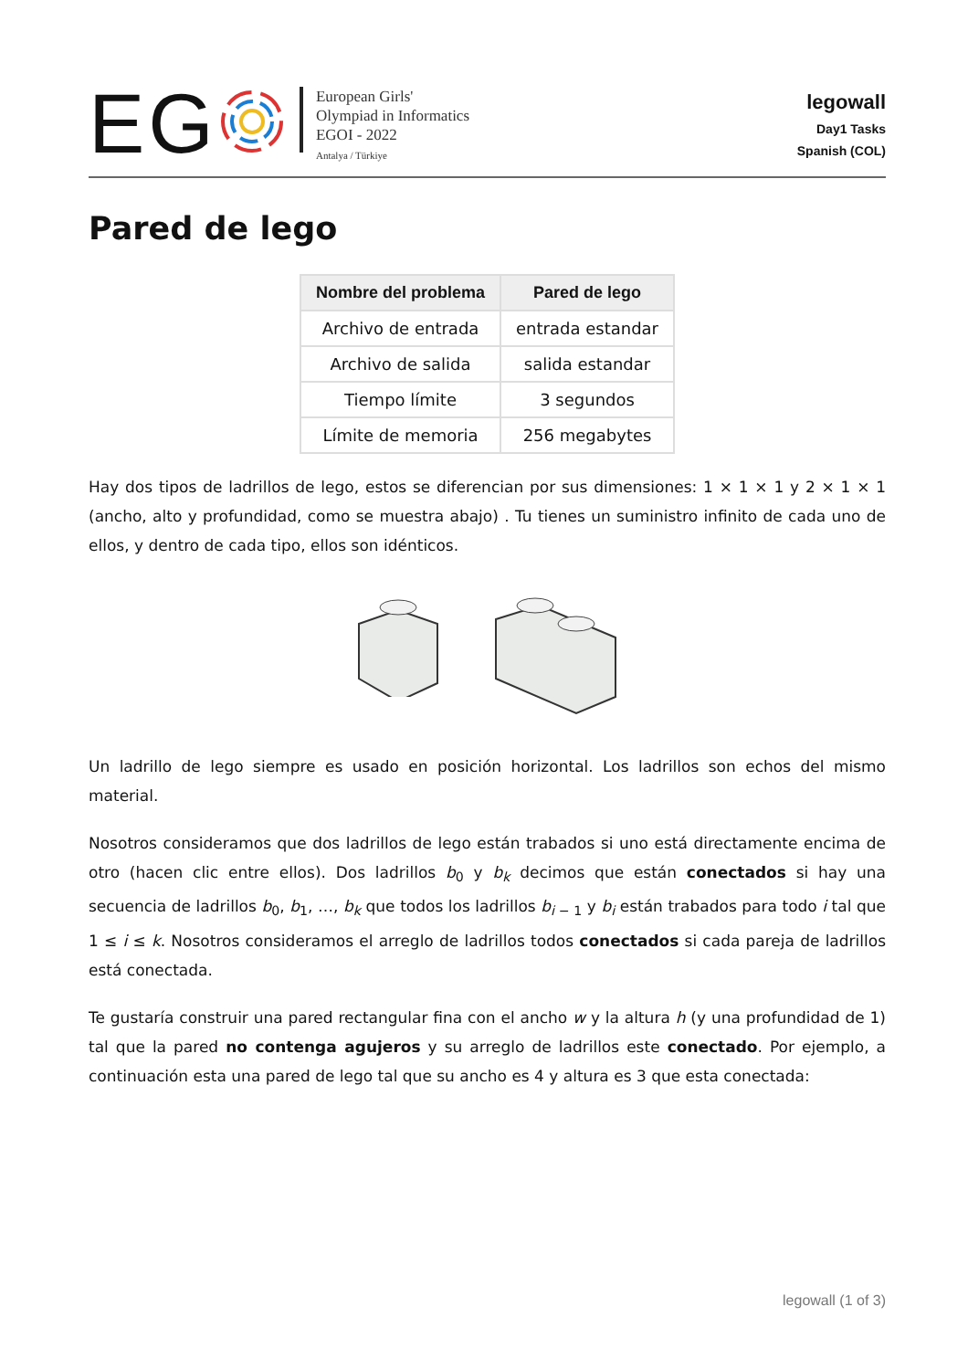EG
European Girls'
Olympiad in Informatics
EGOI - 2022
Antalya / Türkiye
legowall
Day1 Tasks
Spanish (COL)
Pared de lego
| Nombre del problema | Pared de lego |
| --- | --- |
| Archivo de entrada | entrada estandar |
| Archivo de salida | salida estandar |
| Tiempo límite | 3 segundos |
| Límite de memoria | 256 megabytes |
Hay dos tipos de ladrillos de lego, estos se diferencian por sus dimensiones: 1 × 1 × 1 y 2 × 1 × 1 (ancho, alto y profundidad, como se muestra abajo) . Tu tienes un suministro infinito de cada uno de ellos, y dentro de cada tipo, ellos son idénticos.
Un ladrillo de lego siempre es usado en posición horizontal. Los ladrillos son echos del mismo material.
Nosotros consideramos que dos ladrillos de lego están trabados si uno está directamente encima de otro (hacen clic entre ellos). Dos ladrillos b<sub>0</sub> y b<sub>k</sub> decimos que están conectados si hay una secuencia de ladrillos b<sub>0</sub>, b<sub>1</sub>, …, b<sub>k</sub> que todos los ladrillos b<sub>i − 1</sub> y b<sub>i</sub> están trabados para todo i tal que 1 ≤ i ≤ k. Nosotros consideramos el arreglo de ladrillos todos conectados si cada pareja de ladrillos está conectada.
Te gustaría construir una pared rectangular fina con el ancho w y la altura h (y una profundidad de 1) tal que la pared no contenga agujeros y su arreglo de ladrillos este conectado. Por ejemplo, a continuación esta una pared de lego tal que su ancho es 4 y altura es 3 que esta conectada:
legowall (1 of 3)